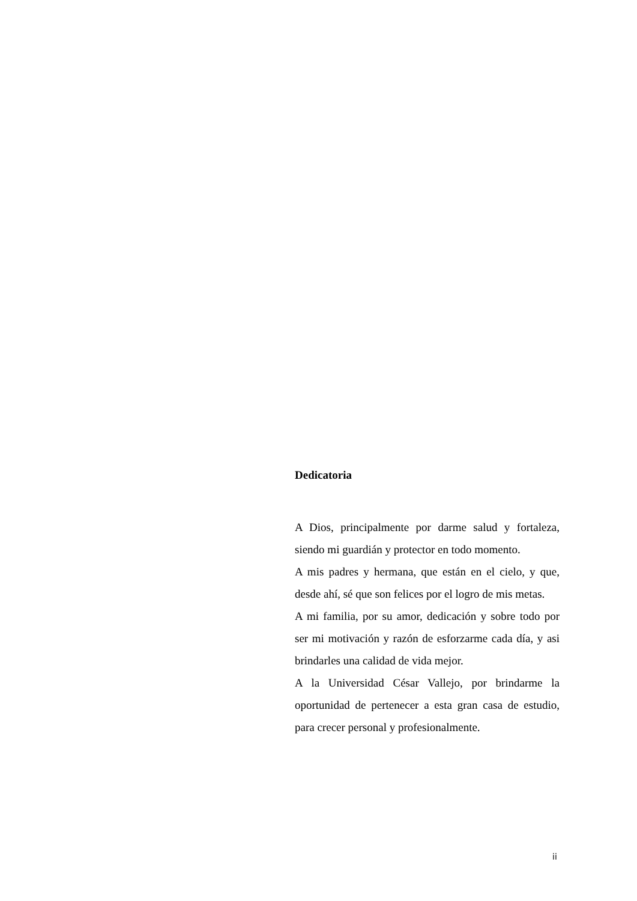Dedicatoria
A Dios, principalmente por darme salud y fortaleza, siendo mi guardián y protector en todo momento.
A mis padres y hermana, que están en el cielo, y que, desde ahí, sé que son felices por el logro de mis metas.
A mi familia, por su amor, dedicación y sobre todo por ser mi motivación y razón de esforzarme cada día, y asi brindarles una calidad de vida mejor.
A la Universidad César Vallejo, por brindarme la oportunidad de pertenecer a esta gran casa de estudio, para crecer personal y profesionalmente.
ii